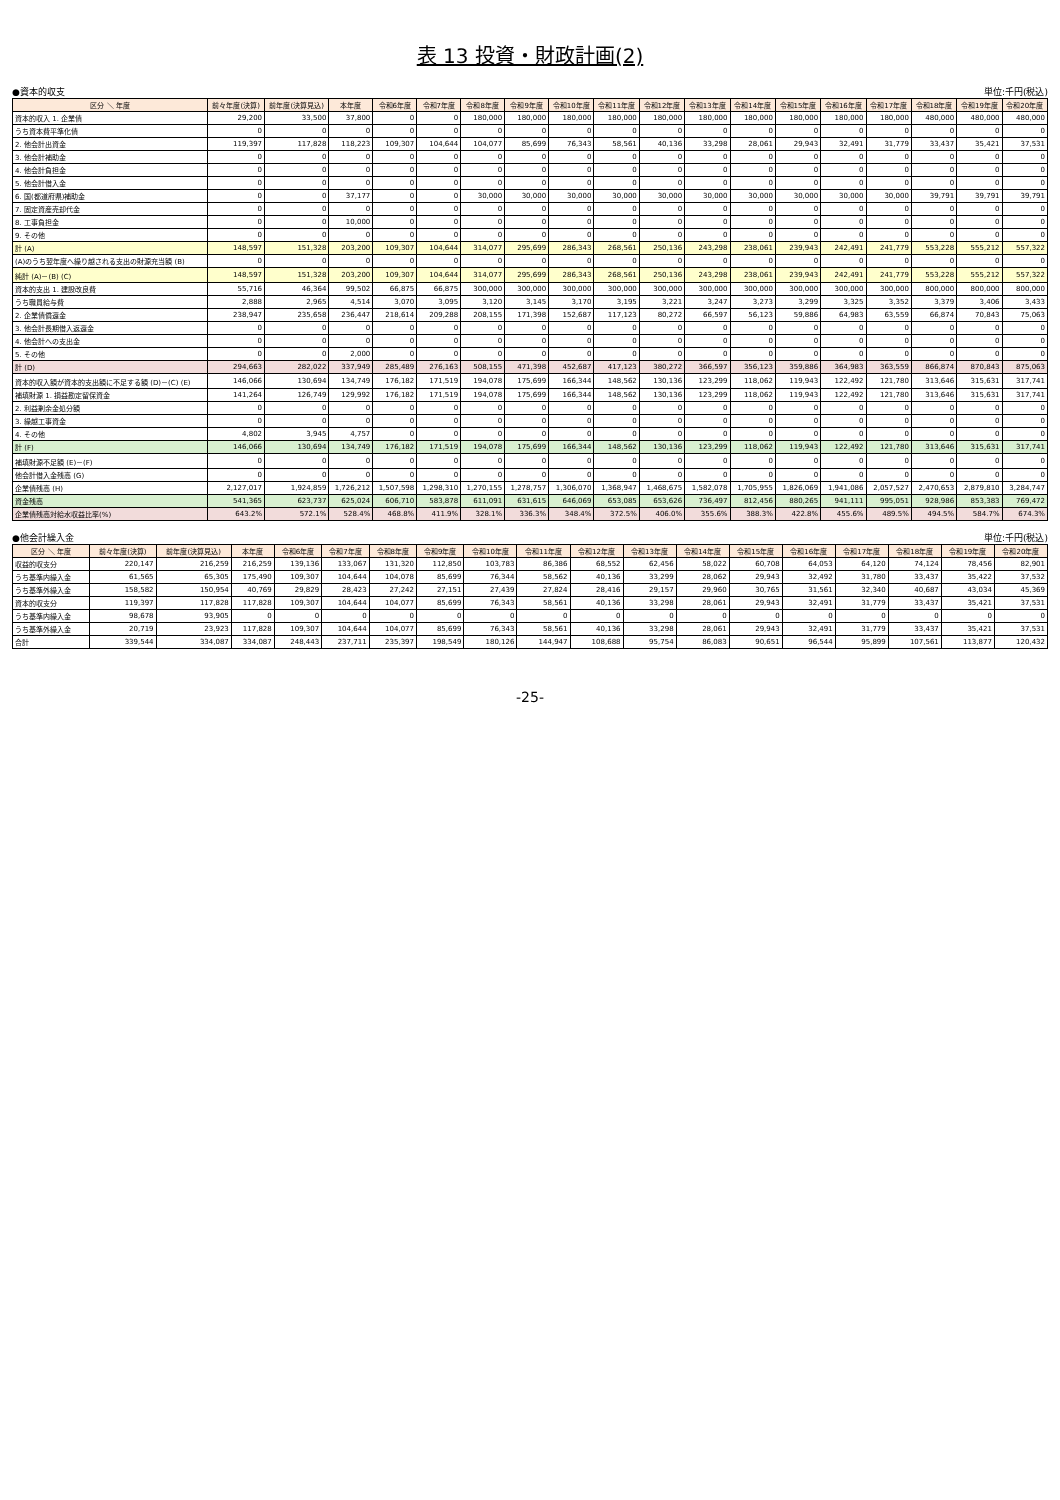表 13 投資・財政計画(2)
●資本的収支 単位:千円(税込)
| 区分 ＼ 年度 | 前々年度(決算) | 前年度(決算見込) | 本年度 | 令和6年度 | 令和7年度 | 令和8年度 | 令和9年度 | 令和10年度 | 令和11年度 | 令和12年度 | 令和13年度 | 令和14年度 | 令和15年度 | 令和16年度 | 令和17年度 | 令和18年度 | 令和19年度 | 令和20年度 |
| --- | --- | --- | --- | --- | --- | --- | --- | --- | --- | --- | --- | --- | --- | --- | --- | --- | --- | --- |
| 資本的収入 1. 企業債 | 29,200 | 33,500 | 37,800 | 0 | 0 | 180,000 | 180,000 | 180,000 | 180,000 | 180,000 | 180,000 | 180,000 | 180,000 | 180,000 | 180,000 | 480,000 | 480,000 | 480,000 |
| うち資本費平準化債 | 0 | 0 | 0 | 0 | 0 | 0 | 0 | 0 | 0 | 0 | 0 | 0 | 0 | 0 | 0 | 0 | 0 | 0 |
| 2. 他会計出資金 | 119,397 | 117,828 | 118,223 | 109,307 | 104,644 | 104,077 | 85,699 | 76,343 | 58,561 | 40,136 | 33,298 | 28,061 | 29,943 | 32,491 | 31,779 | 33,437 | 35,421 | 37,531 |
| 3. 他会計補助金 | 0 | 0 | 0 | 0 | 0 | 0 | 0 | 0 | 0 | 0 | 0 | 0 | 0 | 0 | 0 | 0 | 0 | 0 |
| 4. 他会計負担金 | 0 | 0 | 0 | 0 | 0 | 0 | 0 | 0 | 0 | 0 | 0 | 0 | 0 | 0 | 0 | 0 | 0 | 0 |
| 5. 他会計借入金 | 0 | 0 | 0 | 0 | 0 | 0 | 0 | 0 | 0 | 0 | 0 | 0 | 0 | 0 | 0 | 0 | 0 | 0 |
| 6. 国(都道府県)補助金 | 0 | 0 | 37,177 | 0 | 0 | 30,000 | 30,000 | 30,000 | 30,000 | 30,000 | 30,000 | 30,000 | 30,000 | 30,000 | 30,000 | 39,791 | 39,791 | 39,791 |
| 7. 固定資産売却代金 | 0 | 0 | 0 | 0 | 0 | 0 | 0 | 0 | 0 | 0 | 0 | 0 | 0 | 0 | 0 | 0 | 0 | 0 |
| 8. 工事負担金 | 0 | 0 | 10,000 | 0 | 0 | 0 | 0 | 0 | 0 | 0 | 0 | 0 | 0 | 0 | 0 | 0 | 0 | 0 |
| 9. その他 | 0 | 0 | 0 | 0 | 0 | 0 | 0 | 0 | 0 | 0 | 0 | 0 | 0 | 0 | 0 | 0 | 0 | 0 |
| 計 (A) | 148,597 | 151,328 | 203,200 | 109,307 | 104,644 | 314,077 | 295,699 | 286,343 | 268,561 | 250,136 | 243,298 | 238,061 | 239,943 | 242,491 | 241,779 | 553,228 | 555,212 | 557,322 |
| (A)のうち翌年度へ繰り越される支出の財源充当額 (B) | 0 | 0 | 0 | 0 | 0 | 0 | 0 | 0 | 0 | 0 | 0 | 0 | 0 | 0 | 0 | 0 | 0 | 0 |
| 純計 (A)－(B) (C) | 148,597 | 151,328 | 203,200 | 109,307 | 104,644 | 314,077 | 295,699 | 286,343 | 268,561 | 250,136 | 243,298 | 238,061 | 239,943 | 242,491 | 241,779 | 553,228 | 555,212 | 557,322 |
| 資本的支出 1. 建設改良費 | 55,716 | 46,364 | 99,502 | 66,875 | 66,875 | 300,000 | 300,000 | 300,000 | 300,000 | 300,000 | 300,000 | 300,000 | 300,000 | 300,000 | 300,000 | 800,000 | 800,000 | 800,000 |
| うち職員給与費 | 2,888 | 2,965 | 4,514 | 3,070 | 3,095 | 3,120 | 3,145 | 3,170 | 3,195 | 3,221 | 3,247 | 3,273 | 3,299 | 3,325 | 3,352 | 3,379 | 3,406 | 3,433 |
| 2. 企業債償還金 | 238,947 | 235,658 | 236,447 | 218,614 | 209,288 | 208,155 | 171,398 | 152,687 | 117,123 | 80,272 | 66,597 | 56,123 | 59,886 | 64,983 | 63,559 | 66,874 | 70,843 | 75,063 |
| 3. 他会計長期借入返還金 | 0 | 0 | 0 | 0 | 0 | 0 | 0 | 0 | 0 | 0 | 0 | 0 | 0 | 0 | 0 | 0 | 0 | 0 |
| 4. 他会計への支出金 | 0 | 0 | 0 | 0 | 0 | 0 | 0 | 0 | 0 | 0 | 0 | 0 | 0 | 0 | 0 | 0 | 0 | 0 |
| 5. その他 | 0 | 0 | 2,000 | 0 | 0 | 0 | 0 | 0 | 0 | 0 | 0 | 0 | 0 | 0 | 0 | 0 | 0 | 0 |
| 計 (D) | 294,663 | 282,022 | 337,949 | 285,489 | 276,163 | 508,155 | 471,398 | 452,687 | 417,123 | 380,272 | 366,597 | 356,123 | 359,886 | 364,983 | 363,559 | 866,874 | 870,843 | 875,063 |
| 資本的収入額が資本的支出額に不足する額 (D)－(C) (E) | 146,066 | 130,694 | 134,749 | 176,182 | 171,519 | 194,078 | 175,699 | 166,344 | 148,562 | 130,136 | 123,299 | 118,062 | 119,943 | 122,492 | 121,780 | 313,646 | 315,631 | 317,741 |
| 補填財源 1. 損益勘定留保資金 | 141,264 | 126,749 | 129,992 | 176,182 | 171,519 | 194,078 | 175,699 | 166,344 | 148,562 | 130,136 | 123,299 | 118,062 | 119,943 | 122,492 | 121,780 | 313,646 | 315,631 | 317,741 |
| 2. 利益剰余金処分額 | 0 | 0 | 0 | 0 | 0 | 0 | 0 | 0 | 0 | 0 | 0 | 0 | 0 | 0 | 0 | 0 | 0 | 0 |
| 3. 繰越工事資金 | 0 | 0 | 0 | 0 | 0 | 0 | 0 | 0 | 0 | 0 | 0 | 0 | 0 | 0 | 0 | 0 | 0 | 0 |
| 4. その他 | 4,802 | 3,945 | 4,757 | 0 | 0 | 0 | 0 | 0 | 0 | 0 | 0 | 0 | 0 | 0 | 0 | 0 | 0 | 0 |
| 計 (F) | 146,066 | 130,694 | 134,749 | 176,182 | 171,519 | 194,078 | 175,699 | 166,344 | 148,562 | 130,136 | 123,299 | 118,062 | 119,943 | 122,492 | 121,780 | 313,646 | 315,631 | 317,741 |
| 補填財源不足額 (E)－(F) | 0 | 0 | 0 | 0 | 0 | 0 | 0 | 0 | 0 | 0 | 0 | 0 | 0 | 0 | 0 | 0 | 0 | 0 |
| 他会計借入金残高 (G) | 0 | 0 | 0 | 0 | 0 | 0 | 0 | 0 | 0 | 0 | 0 | 0 | 0 | 0 | 0 | 0 | 0 | 0 |
| 企業債残高 (H) | 2,127,017 | 1,924,859 | 1,726,212 | 1,507,598 | 1,298,310 | 1,270,155 | 1,278,757 | 1,306,070 | 1,368,947 | 1,468,675 | 1,582,078 | 1,705,955 | 1,826,069 | 1,941,086 | 2,057,527 | 2,470,653 | 2,879,810 | 3,284,747 |
| 資金残高 | 541,365 | 623,737 | 625,024 | 606,710 | 583,878 | 611,091 | 631,615 | 646,069 | 653,085 | 653,626 | 736,497 | 812,456 | 880,265 | 941,111 | 995,051 | 928,986 | 853,383 | 769,472 |
| 企業債残高対給水収益比率(%) | 643.2% | 572.1% | 528.4% | 468.8% | 411.9% | 328.1% | 336.3% | 348.4% | 372.5% | 406.0% | 355.6% | 388.3% | 422.8% | 455.6% | 489.5% | 494.5% | 584.7% | 674.3% |
●他会計繰入金 単位:千円(税込)
| 区分 ＼ 年度 | 前々年度(決算) | 前年度(決算見込) | 本年度 | 令和6年度 | 令和7年度 | 令和8年度 | 令和9年度 | 令和10年度 | 令和11年度 | 令和12年度 | 令和13年度 | 令和14年度 | 令和15年度 | 令和16年度 | 令和17年度 | 令和18年度 | 令和19年度 | 令和20年度 |
| --- | --- | --- | --- | --- | --- | --- | --- | --- | --- | --- | --- | --- | --- | --- | --- | --- | --- | --- |
| 収益的収支分 | 220,147 | 216,259 | 216,259 | 139,136 | 133,067 | 131,320 | 112,850 | 103,783 | 86,386 | 68,552 | 62,456 | 58,022 | 60,708 | 64,053 | 64,120 | 74,124 | 78,456 | 82,901 |
| うち基準内繰入金 | 61,565 | 65,305 | 175,490 | 109,307 | 104,644 | 104,078 | 85,699 | 76,344 | 58,562 | 40,136 | 33,299 | 28,062 | 29,943 | 32,492 | 31,780 | 33,437 | 35,422 | 37,532 |
| うち基準外繰入金 | 158,582 | 150,954 | 40,769 | 29,829 | 28,423 | 27,242 | 27,151 | 27,439 | 27,824 | 28,416 | 29,157 | 29,960 | 30,765 | 31,561 | 32,340 | 40,687 | 43,034 | 45,369 |
| 資本的収支分 | 119,397 | 117,828 | 117,828 | 109,307 | 104,644 | 104,077 | 85,699 | 76,343 | 58,561 | 40,136 | 33,298 | 28,061 | 29,943 | 32,491 | 31,779 | 33,437 | 35,421 | 37,531 |
| うち基準内繰入金 | 98,678 | 93,905 | 0 | 0 | 0 | 0 | 0 | 0 | 0 | 0 | 0 | 0 | 0 | 0 | 0 | 0 | 0 | 0 |
| うち基準外繰入金 | 20,719 | 23,923 | 117,828 | 109,307 | 104,644 | 104,077 | 85,699 | 76,343 | 58,561 | 40,136 | 33,298 | 28,061 | 29,943 | 32,491 | 31,779 | 33,437 | 35,421 | 37,531 |
| 合計 | 339,544 | 334,087 | 334,087 | 248,443 | 237,711 | 235,397 | 198,549 | 180,126 | 144,947 | 108,688 | 95,754 | 86,083 | 90,651 | 96,544 | 95,899 | 107,561 | 113,877 | 120,432 |
-25-